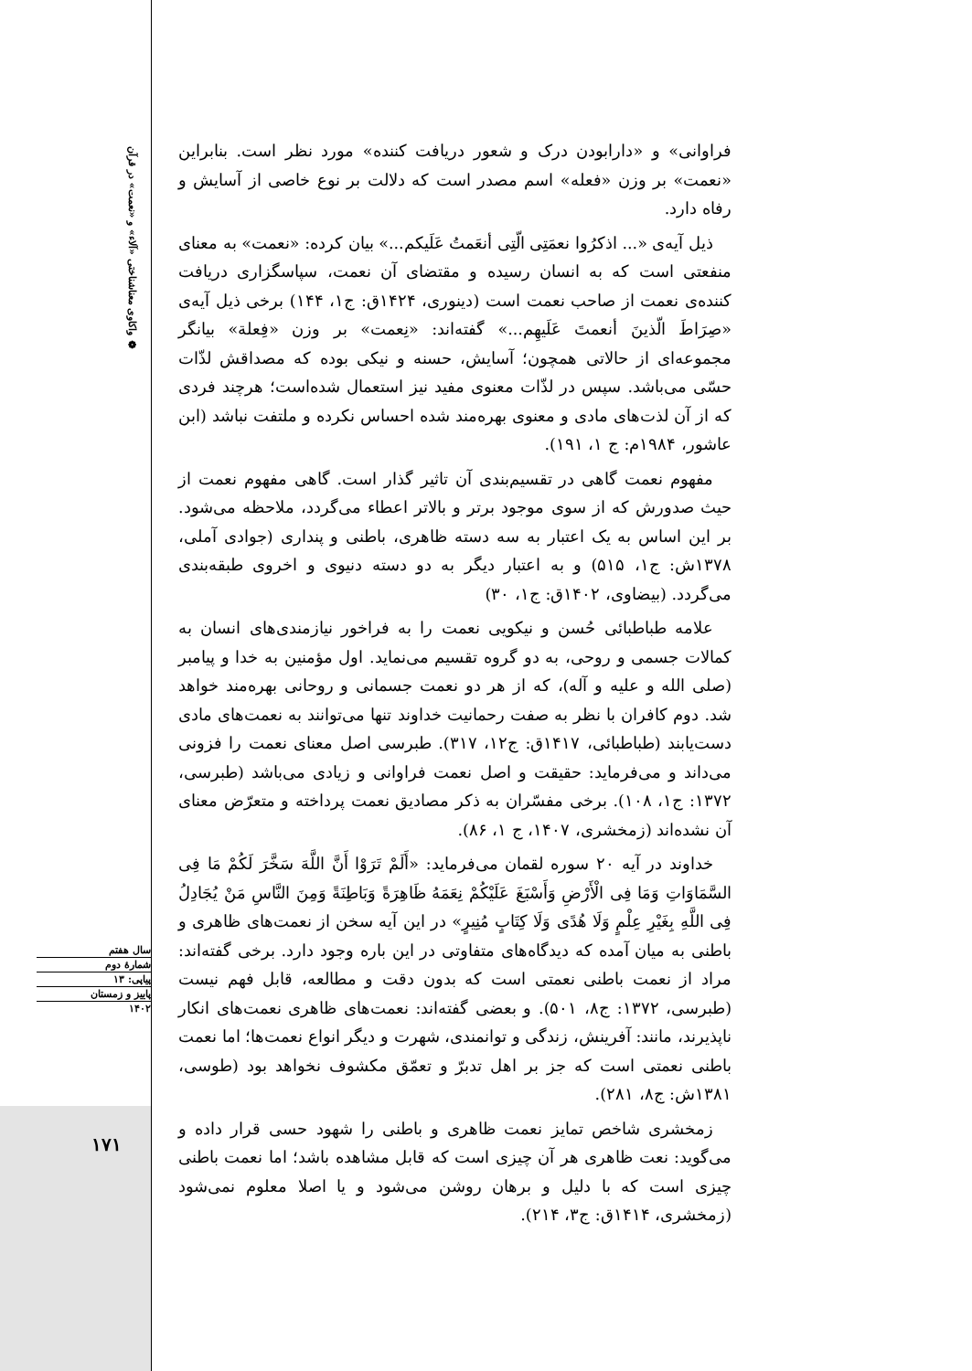❁ واکاوی معناشناختی «آلاء» و «نعمت» در قرآن
فراوانی» و «دارابودن درک و شعور دریافت کننده» مورد نظر است. بنابراین «نعمت» بر وزن «فعله» اسم مصدر است که دلالت بر نوع خاصی از آسایش و رفاه دارد.
ذیل آیه‌ی «... اذکرُوا نعمَتِی الّتِی أنعَمتُ عَلَیکم...» بیان کرده: «نعمت» به معنای منفعتی است که به انسان رسیده و مقتضای آن نعمت، سپاسگزاری دریافت کننده‌ی نعمت از صاحب نعمت است (دینوری، ۱۴۲۴ق: ج۱، ۱۴۴) برخی ذیل آیه‌ی «صِرَاطَ الّذینَ أنعمتَ عَلَیهِم...» گفته‌اند: «نِعمت» بر وزن «فِعلة» بیانگر مجموعه‌ای از حالاتی همچون؛ آسایش، حسنه و نیکی بوده که مصداقش لذّات حسّی می‌باشد. سپس در لذّات معنوی مفید نیز استعمال شده‌است؛ هرچند فردی که از آن لذت‌های مادی و معنوی بهره‌مند شده احساس نکرده و ملتفت نباشد (ابن عاشور، ۱۹۸۴م: ج ۱، ۱۹۱).
مفهوم نعمت گاهی در تقسیم‌بندی آن تاثیر گذار است. گاهی مفهوم نعمت از حیث صدورش که از سوی موجود برتر و بالاتر اعطاء می‌گردد، ملاحظه می‌شود. بر این اساس به یک اعتبار به سه دسته ظاهری، باطنی و پنداری (جوادی آملی، ۱۳۷۸ش: ج۱، ۵۱۵) و به اعتبار دیگر به دو دسته دنیوی و اخروی طبقه‌بندی می‌گردد. (بیضاوی، ۱۴۰۲ق: ج۱، ۳۰)
علامه طباطبائی حُسن و نیکویی نعمت را به فراخور نیازمندی‌های انسان به کمالات جسمی و روحی، به دو گروه تقسیم می‌نماید. اول مؤمنین به خدا و پیامبر (صلی الله و علیه و آله)، که از هر دو نعمت جسمانی و روحانی بهره‌مند خواهد شد. دوم کافران با نظر به صفت رحمانیت خداوند تنها می‌توانند به نعمت‌های مادی دست‌یابند (طباطبائی، ۱۴۱۷ق: ج۱۲، ۳۱۷). طبرسی اصل معنای نعمت را فزونی می‌داند و می‌فرماید: حقیقت و اصل نعمت فراوانی و زیادی می‌باشد (طبرسی، ۱۳۷۲: ج۱، ۱۰۸). برخی مفسّران به ذکر مصادیق نعمت پرداخته و متعرّض معنای آن نشده‌اند (زمخشری، ۱۴۰۷، ج ۱، ۸۶).
خداوند در آیه ۲۰ سوره لقمان می‌فرماید: «أَلَمْ تَرَوْا أَنَّ اللَّهَ سَخَّرَ لَکُمْ مَا فِی السَّمَاوَاتِ وَمَا فِی الْأَرْضِ وَأَسْبَغَ عَلَیْکُمْ نِعَمَهُ ظَاهِرَةً وَبَاطِنَةً وَمِنَ النَّاسِ مَنْ یُجَادِلُ فِی اللَّهِ بِغَیْرِ عِلْمٍ وَلَا هُدًی وَلَا کِتَابٍ مُنِیرٍ» در این آیه سخن از نعمت‌های ظاهری و باطنی به میان آمده که دیدگاه‌های متفاوتی در این باره وجود دارد. برخی گفته‌اند: مراد از نعمت باطنی نعمتی است که بدون دقت و مطالعه، قابل فهم نیست (طبرسی، ۱۳۷۲: ج۸، ۵۰۱). و بعضی گفته‌اند: نعمت‌های ظاهری نعمت‌های انکار ناپذیرند، مانند: آفرینش، زندگی و توانمندی، شهرت و دیگر انواع نعمت‌ها؛ اما نعمت باطنی نعمتی است که جز بر اهل تدبرّ و تعمّق مکشوف نخواهد بود (طوسی، ۱۳۸۱ش: ج۸، ۲۸۱).
زمخشری شاخص تمایز نعمت ظاهری و باطنی را شهود حسی قرار داده و می‌گوید: نعت ظاهری هر آن چیزی است که قابل مشاهده باشد؛ اما نعمت باطنی چیزی است که با دلیل و برهان روشن می‌شود و یا اصلا معلوم نمی‌شود (زمخشری، ۱۴۱۴ق: ج۳، ۲۱۴).
سال هفتم
شمارهٔ دوم
پیاپی: ۱۳
پاییز و زمستان
۱۴۰۲
۱۷۱